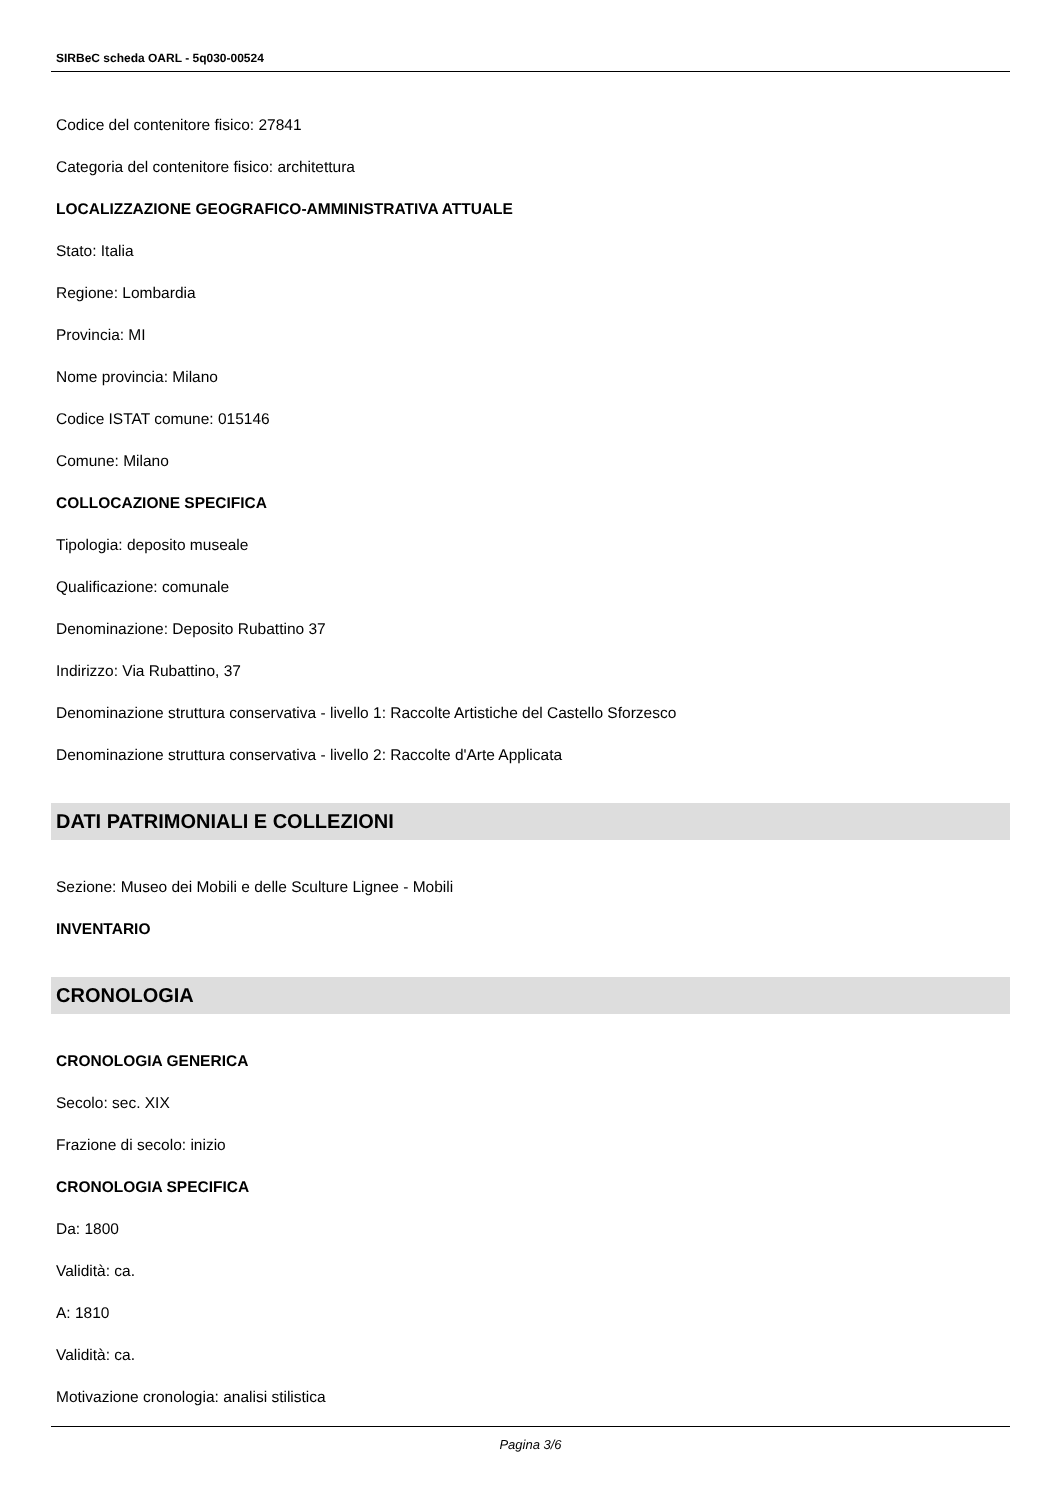SIRBeC scheda OARL - 5q030-00524
Codice del contenitore fisico: 27841
Categoria del contenitore fisico: architettura
LOCALIZZAZIONE GEOGRAFICO-AMMINISTRATIVA ATTUALE
Stato: Italia
Regione: Lombardia
Provincia: MI
Nome provincia: Milano
Codice ISTAT comune: 015146
Comune: Milano
COLLOCAZIONE SPECIFICA
Tipologia: deposito museale
Qualificazione: comunale
Denominazione: Deposito Rubattino 37
Indirizzo: Via Rubattino, 37
Denominazione struttura conservativa - livello 1: Raccolte Artistiche del Castello Sforzesco
Denominazione struttura conservativa - livello 2: Raccolte d'Arte Applicata
DATI PATRIMONIALI E COLLEZIONI
Sezione: Museo dei Mobili e delle Sculture Lignee - Mobili
INVENTARIO
CRONOLOGIA
CRONOLOGIA GENERICA
Secolo: sec. XIX
Frazione di secolo: inizio
CRONOLOGIA SPECIFICA
Da: 1800
Validità: ca.
A: 1810
Validità: ca.
Motivazione cronologia: analisi stilistica
Pagina 3/6